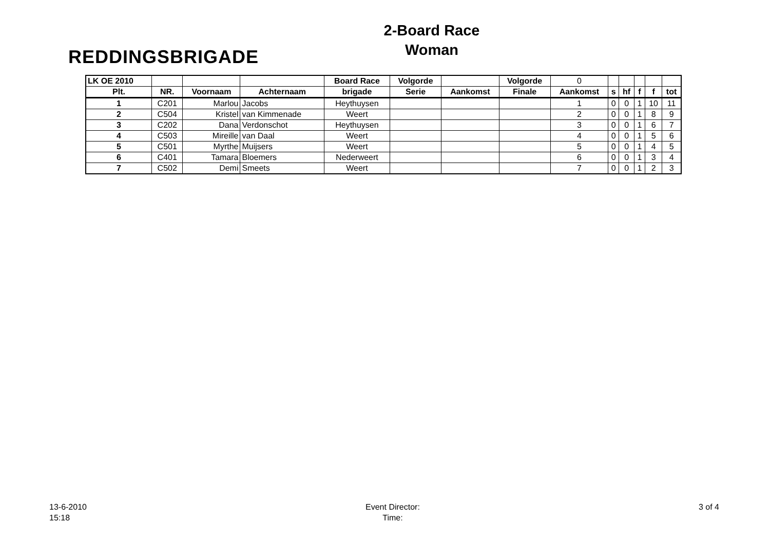REDDINGSBRIGADE
2-Board Race
Woman
| LK OE 2010 | | | | Board Race | Volgorde | | Volgorde | 0 | | | | | |
| Plt. | NR. | Voornaam | Achternaam | brigade | Serie | Aankomst | Finale | Aankomst | s | hf | f | f | tot |
| 1 | C201 | Marlou | Jacobs | Heythuysen | | | | 1 | 0 | 0 | 1 | 10 | 11 |
| 2 | C504 | Kristel | van Kimmenade | Weert | | | | 2 | 0 | 0 | 1 | 8 | 9 |
| 3 | C202 | Dana | Verdonschot | Heythuysen | | | | 3 | 0 | 0 | 1 | 6 | 7 |
| 4 | C503 | Mireille | van Daal | Weert | | | | 4 | 0 | 0 | 1 | 5 | 6 |
| 5 | C501 | Myrthe | Muijsers | Weert | | | | 5 | 0 | 0 | 1 | 4 | 5 |
| 6 | C401 | Tamara | Bloemers | Nederweert | | | | 6 | 0 | 0 | 1 | 3 | 4 |
| 7 | C502 | Demi | Smeets | Weert | | | | 7 | 0 | 0 | 1 | 2 | 3 |
13-6-2010
15:18
Event Director:
Time:
3 of 4